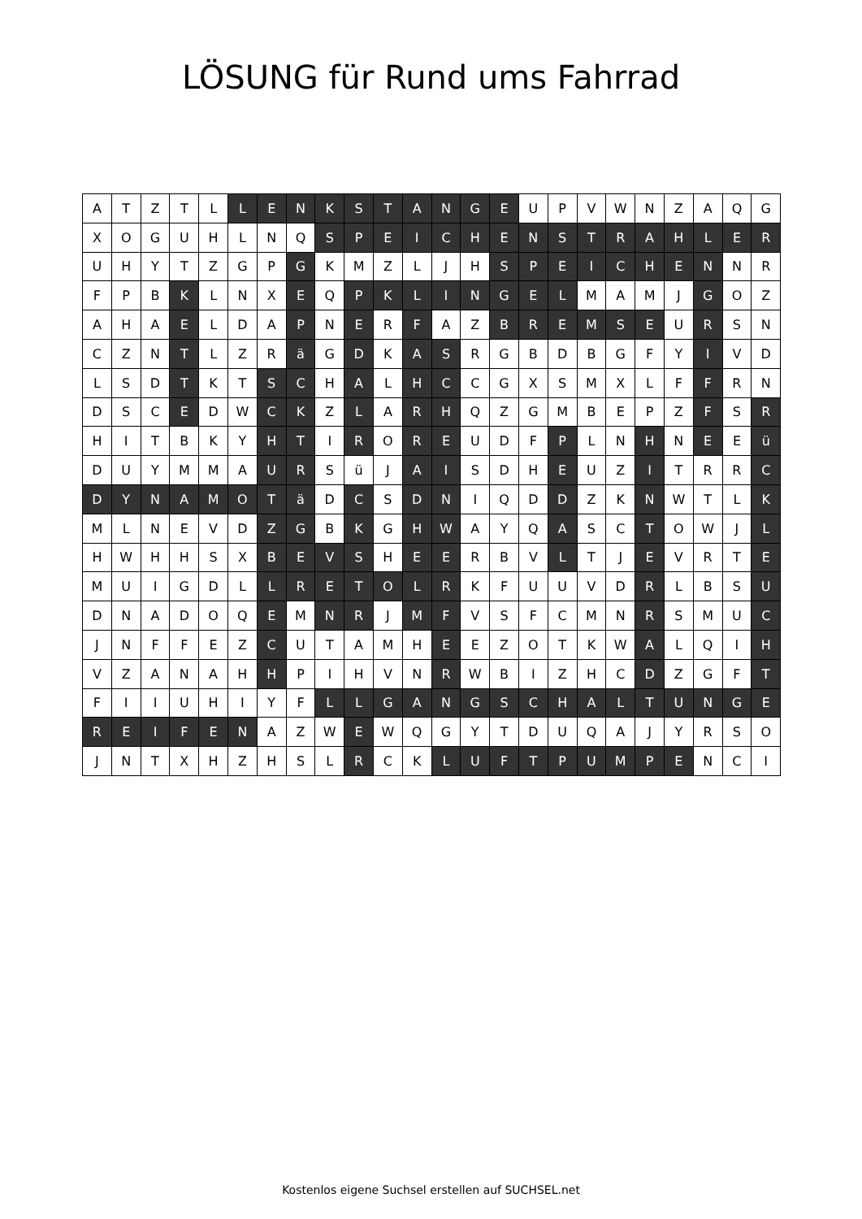LÖSUNG für Rund ums Fahrrad
| A | T | Z | T | L | L | E | N | K | S | T | A | N | G | E | U | P | V | W | N | Z | A | Q | G |
| X | O | G | U | H | L | N | Q | S | P | E | I | C | H | E | N | S | T | R | A | H | L | E | R |
| U | H | Y | T | Z | G | P | G | K | M | Z | L | J | H | S | P | E | I | C | H | E | N | N | R |
| F | P | B | K | L | N | X | E | Q | P | K | L | I | N | G | E | L | M | A | M | J | G | O | Z |
| A | H | A | E | L | D | A | P | N | E | R | F | A | Z | B | R | E | M | S | E | U | R | S | N |
| C | Z | N | T | L | Z | R | ä | G | D | K | A | S | R | G | B | D | B | G | F | Y | I | V | D |
| L | S | D | T | K | T | S | C | H | A | L | H | C | C | G | X | S | M | X | L | F | F | R | N |
| D | S | C | E | D | W | C | K | Z | L | A | R | H | Q | Z | G | M | B | E | P | Z | F | S | R |
| H | I | T | B | K | Y | H | T | I | R | O | R | E | U | D | F | P | L | N | H | N | E | E | ü |
| D | U | Y | M | M | A | U | R | S | ü | J | A | I | S | D | H | E | U | Z | I | T | R | R | C |
| D | Y | N | A | M | O | T | ä | D | C | S | D | N | I | Q | D | D | Z | K | N | W | T | L | K |
| M | L | N | E | V | D | Z | G | B | K | G | H | W | A | Y | Q | A | S | C | T | O | W | J | L |
| H | W | H | H | S | X | B | E | V | S | H | E | E | R | B | V | L | T | J | E | V | R | T | E |
| M | U | I | G | D | L | L | R | E | T | O | L | R | K | F | U | U | V | D | R | L | B | S | U |
| D | N | A | D | O | Q | E | M | N | R | J | M | F | V | S | F | C | M | N | R | S | M | U | C |
| J | N | F | F | E | Z | C | U | T | A | M | H | E | E | Z | O | T | K | W | A | L | Q | I | H |
| V | Z | A | N | A | H | H | P | I | H | V | N | R | W | B | I | Z | H | C | D | Z | G | F | T |
| F | I | I | U | H | I | Y | F | L | L | G | A | N | G | S | C | H | A | L | T | U | N | G | E |
| R | E | I | F | E | N | A | Z | W | E | W | Q | G | Y | T | D | U | Q | A | J | Y | R | S | O |
| J | N | T | X | H | Z | H | S | L | R | C | K | L | U | F | T | P | U | M | P | E | N | C | I |
Kostenlos eigene Suchsel erstellen auf SUCHSEL.net